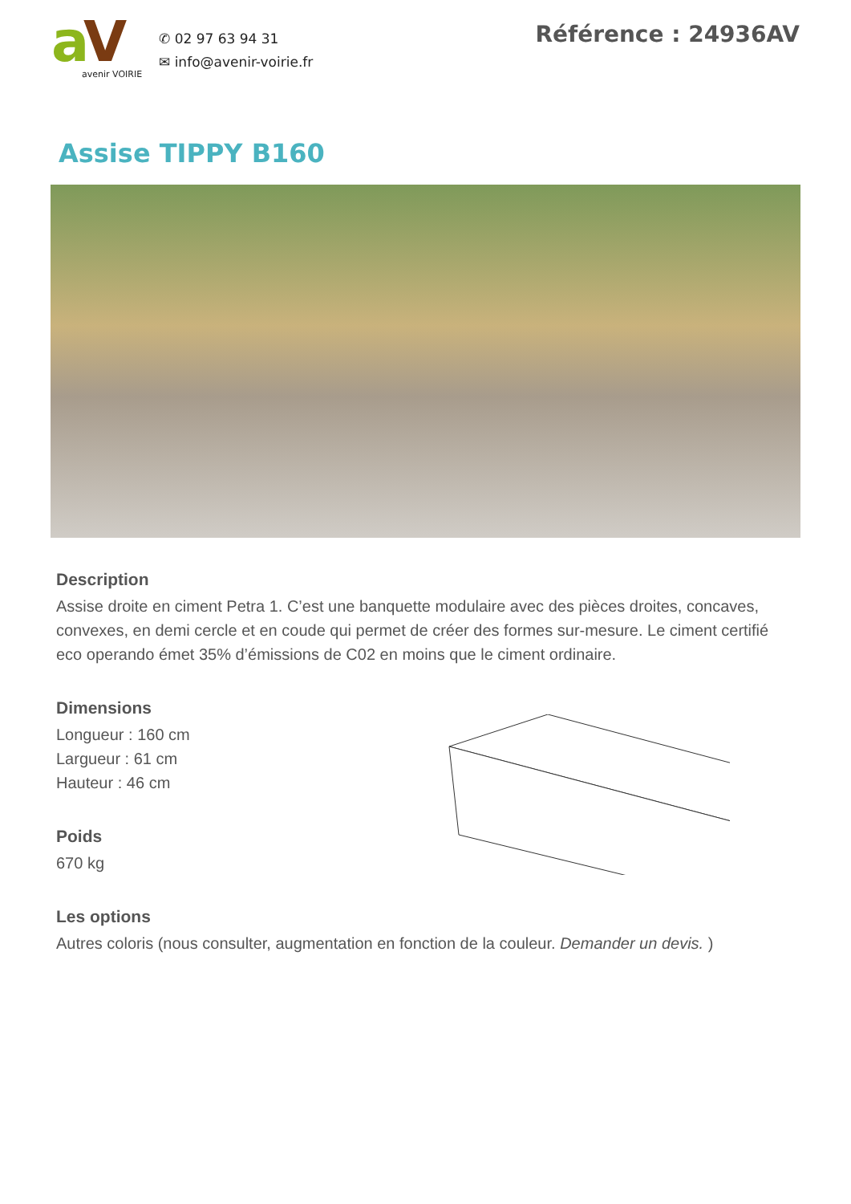a
V
avenir VOIRIE
✆ 02 97 63 94 31
✉ info@avenir-voirie.fr
Référence : 24936AV
Assise TIPPY B160
Description
Assise droite en ciment Petra 1. C’est une banquette modulaire avec des pièces droites, concaves, convexes, en demi cercle et en coude qui permet de créer des formes sur-mesure. Le ciment certifié eco operando émet 35% d’émissions de C02 en moins que le ciment ordinaire.
Dimensions
Longueur : 160 cm
Largueur : 61 cm
Hauteur : 46 cm
Poids
670 kg
Les options
Autres coloris (nous consulter, augmentation en fonction de la couleur. Demander un devis. )